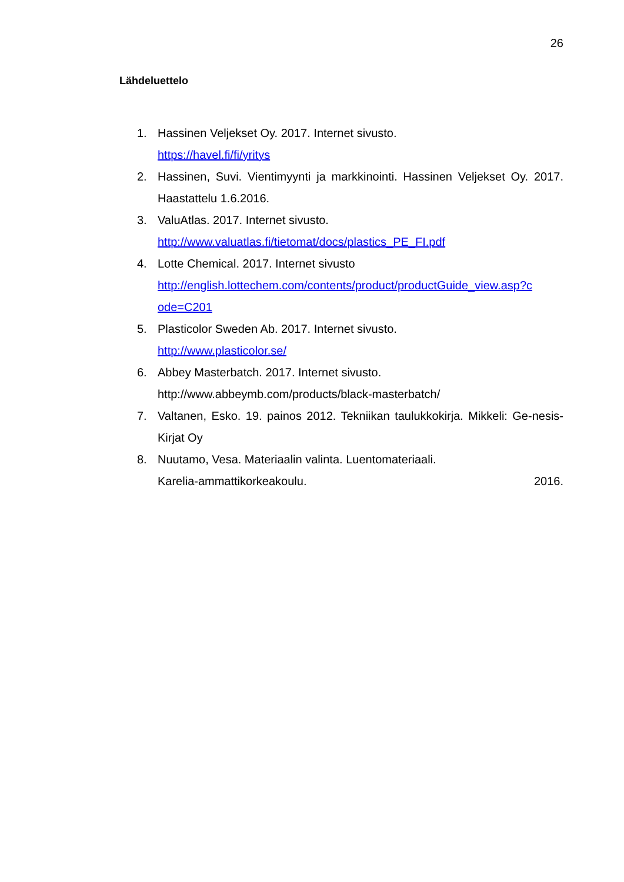26
Lähdeluettelo
1. Hassinen Veljekset Oy. 2017. Internet sivusto.
https://havel.fi/fi/yritys
2. Hassinen, Suvi. Vientimyynti ja markkinointi. Hassinen Veljekset Oy. 2017. Haastattelu 1.6.2016.
3. ValuAtlas. 2017. Internet sivusto.
http://www.valuatlas.fi/tietomat/docs/plastics_PE_FI.pdf
4. Lotte Chemical. 2017. Internet sivusto
http://english.lottechem.com/contents/product/productGuide_view.asp?c ode=C201
5. Plasticolor Sweden Ab. 2017. Internet sivusto.
http://www.plasticolor.se/
6. Abbey Masterbatch. 2017. Internet sivusto.
http://www.abbeymb.com/products/black-masterbatch/
7. Valtanen, Esko. 19. painos 2012. Tekniikan taulukkokirja. Mikkeli: Ge-nesis-Kirjat Oy
8. Nuutamo, Vesa. Materiaalin valinta. Luentomateriaali.
Karelia-ammattikorkeakoulu. 2016.